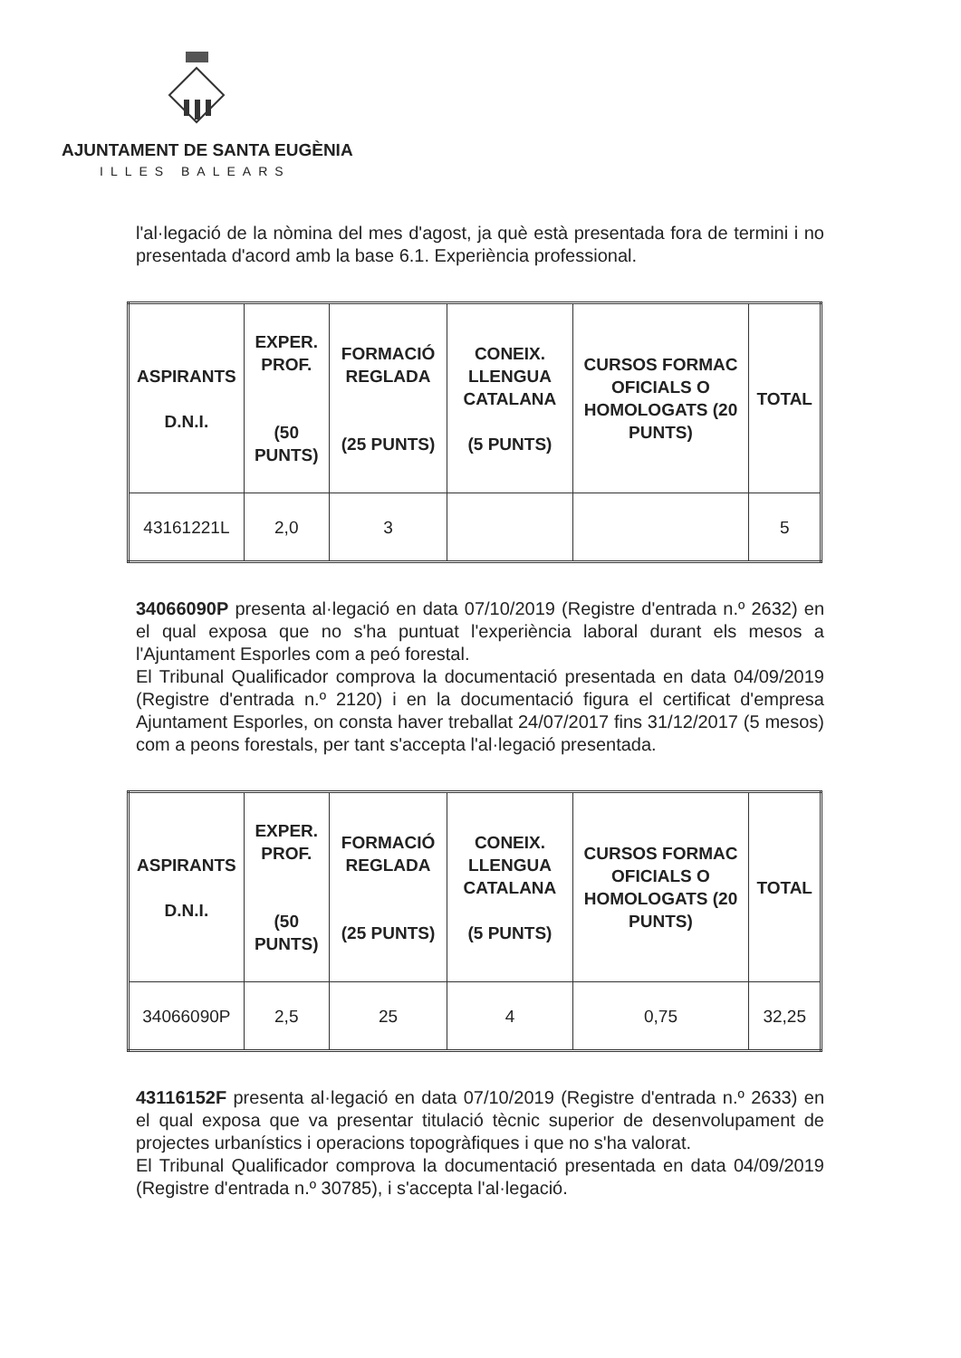AJUNTAMENT DE SANTA EUGÈNIA
ILLES BALEARS
l'al·legació de la nòmina del mes d'agost, ja què està presentada fora de termini i no presentada d'acord amb la base 6.1. Experiència professional.
| ASPIRANTS D.N.I. | EXPER. PROF. (50 PUNTS) | FORMACIÓ REGLADA (25 PUNTS) | CONEIX. LLENGUA CATALANA (5 PUNTS) | CURSOS FORMAC OFICIALS O HOMOLOGATS (20 PUNTS) | TOTAL |
| --- | --- | --- | --- | --- | --- |
| 43161221L | 2,0 | 3 | | | 5 |
34066090P presenta al·legació en data 07/10/2019 (Registre d'entrada n.º 2632) en el qual exposa que no s'ha puntuat l'experiència laboral durant els mesos a l'Ajuntament Esporles com a peó forestal.
El Tribunal Qualificador comprova la documentació presentada en data 04/09/2019 (Registre d'entrada n.º 2120) i en la documentació figura el certificat d'empresa Ajuntament Esporles, on consta haver treballat 24/07/2017 fins 31/12/2017 (5 mesos) com a peons forestals, per tant s'accepta l'al·legació presentada.
| ASPIRANTS D.N.I. | EXPER. PROF. (50 PUNTS) | FORMACIÓ REGLADA (25 PUNTS) | CONEIX. LLENGUA CATALANA (5 PUNTS) | CURSOS FORMAC OFICIALS O HOMOLOGATS (20 PUNTS) | TOTAL |
| --- | --- | --- | --- | --- | --- |
| 34066090P | 2,5 | 25 | 4 | 0,75 | 32,25 |
43116152F presenta al·legació en data 07/10/2019 (Registre d'entrada n.º 2633) en el qual exposa que va presentar titulació tècnic superior de desenvolupament de projectes urbanístics i operacions topogràfiques i que no s'ha valorat.
El Tribunal Qualificador comprova la documentació presentada en data 04/09/2019 (Registre d'entrada n.º 30785), i s'accepta l'al·legació.